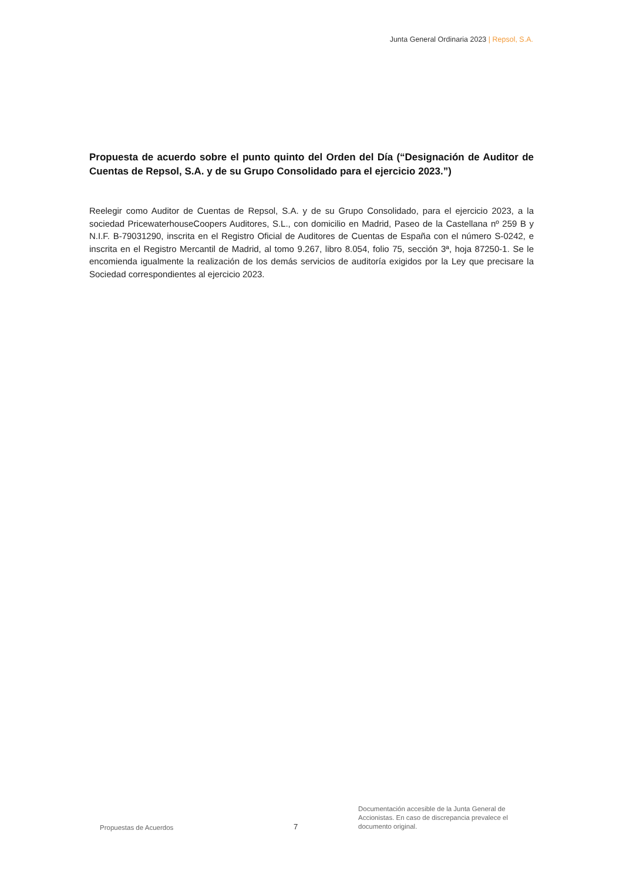Junta General Ordinaria 2023 | Repsol, S.A.
Propuesta de acuerdo sobre el punto quinto del Orden del Día (“Designación de Auditor de Cuentas de Repsol, S.A. y de su Grupo Consolidado para el ejercicio 2023.”)
Reelegir como Auditor de Cuentas de Repsol, S.A. y de su Grupo Consolidado, para el ejercicio 2023, a la sociedad PricewaterhouseCoopers Auditores, S.L., con domicilio en Madrid, Paseo de la Castellana nº 259 B y N.I.F. B-79031290, inscrita en el Registro Oficial de Auditores de Cuentas de España con el número S-0242, e inscrita en el Registro Mercantil de Madrid, al tomo 9.267, libro 8.054, folio 75, sección 3ª, hoja 87250-1. Se le encomienda igualmente la realización de los demás servicios de auditoría exigidos por la Ley que precisare la Sociedad correspondientes al ejercicio 2023.
Propuestas de Acuerdos
7
Documentación accesible de la Junta General de Accionistas. En caso de discrepancia prevalece el documento original.